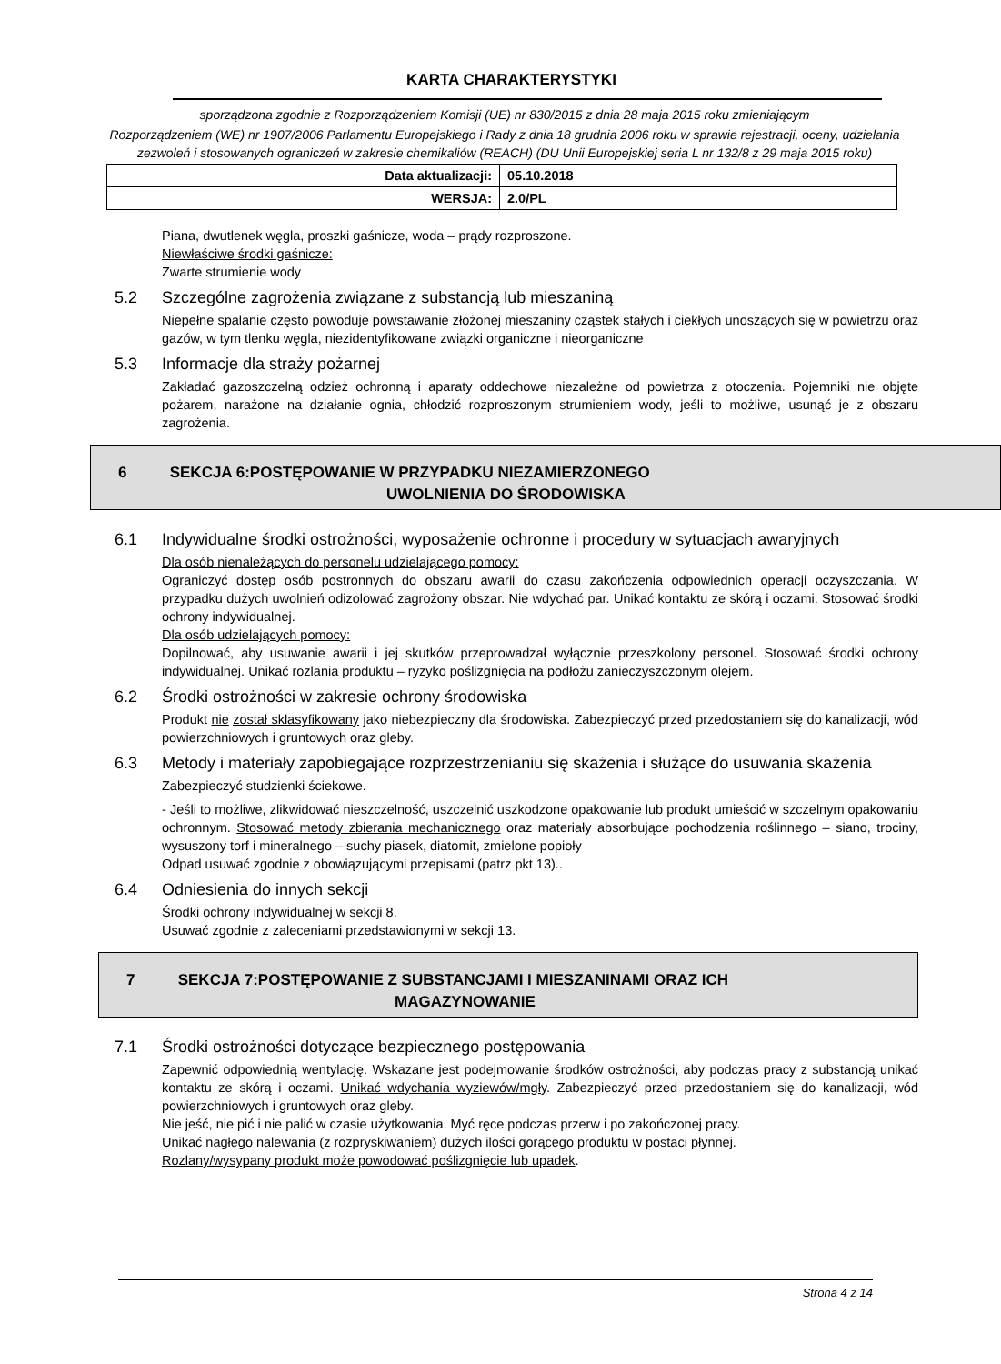KARTA CHARAKTERYSTYKI
sporządzona zgodnie z Rozporządzeniem Komisji (UE) nr 830/2015 z dnia 28 maja 2015 roku zmieniającym
Rozporządzeniem (WE) nr 1907/2006 Parlamentu Europejskiego i Rady z dnia 18 grudnia 2006 roku w sprawie rejestracji, oceny, udzielania zezwoleń i stosowanych ograniczeń w zakresie chemikaliów (REACH) (DU Unii Europejskiej seria L nr 132/8 z 29 maja 2015 roku)
| Data aktualizacji: | 05.10.2018 |
| WERSJA: | 2.0/PL |
Piana, dwutlenek węgla, proszki gaśnicze, woda – prądy rozproszone.
Niewłaściwe środki gaśnicze:
Zwarte strumienie wody
5.2 Szczególne zagrożenia związane z substancją lub mieszaniną
Niepełne spalanie często powoduje powstawanie złożonej mieszaniny cząstek stałych i ciekłych unoszących się w powietrzu oraz gazów, w tym tlenku węgla, niezidentyfikowane związki organiczne i nieorganiczne
5.3 Informacje dla straży pożarnej
Zakładać gazoszczelną odzież ochronną i aparaty oddechowe niezależne od powietrza z otoczenia. Pojemniki nie objęte pożarem, narażone na działanie ognia, chłodzić rozproszonym strumieniem wody, jeśli to możliwe, usunąć je z obszaru zagrożenia.
6 SEKCJA 6:POSTĘPOWANIE W PRZYPADKU NIEZAMIERZONEGO
UWOLNIENIA DO ŚRODOWISKA
6.1 Indywidualne środki ostrożności, wyposażenie ochronne i procedury w sytuacjach awaryjnych
Dla osób nienależących do personelu udzielającego pomocy:
Ograniczyć dostęp osób postronnych do obszaru awarii do czasu zakończenia odpowiednich operacji oczyszczania. W przypadku dużych uwolnień odizolować zagrożony obszar. Nie wdychać par. Unikać kontaktu ze skórą i oczami. Stosować środki ochrony indywidualnej.
Dla osób udzielających pomocy:
Dopilnować, aby usuwanie awarii i jej skutków przeprowadzał wyłącznie przeszkolony personel. Stosować środki ochrony indywidualnej. Unikać rozlania produktu – ryzyko poślizgnięcia na podłożu zanieczyszczonym olejem.
6.2 Środki ostrożności w zakresie ochrony środowiska
Produkt nie został sklasyfikowany jako niebezpieczny dla środowiska. Zabezpieczyć przed przedostaniem się do kanalizacji, wód powierzchniowych i gruntowych oraz gleby.
6.3 Metody i materiały zapobiegające rozprzestrzenianiu się skażenia i służące do usuwania skażenia
Zabezpieczyć studzienki ściekowe.
- Jeśli to możliwe, zlikwidować nieszczelność, uszczelnić uszkodzone opakowanie lub produkt umieścić w szczelnym opakowaniu ochronnym. Stosować metody zbierania mechanicznego oraz materiały absorbujące pochodzenia roślinnego – siano, trociny, wysuszony torf i mineralnego – suchy piasek, diatomit, zmielone popioły
Odpad usuwać zgodnie z obowiązującymi przepisami (patrz pkt 13)..
6.4 Odniesienia do innych sekcji
Środki ochrony indywidualnej w sekcji 8.
Usuwać zgodnie z zaleceniami przedstawionymi w sekcji 13.
7 SEKCJA 7:POSTĘPOWANIE Z SUBSTANCJAMI I MIESZANINAMI ORAZ ICH
MAGAZYNOWANIE
7.1 Środki ostrożności dotyczące bezpiecznego postępowania
Zapewnić odpowiednią wentylację. Wskazane jest podejmowanie środków ostrożności, aby podczas pracy z substancją unikać kontaktu ze skórą i oczami. Unikać wdychania wyziewów/mgły. Zabezpieczyć przed przedostaniem się do kanalizacji, wód powierzchniowych i gruntowych oraz gleby.
Nie jeść, nie pić i nie palić w czasie użytkowania. Myć ręce podczas przerw i po zakończonej pracy.
Unikać nagłego nalewania (z rozpryskiwaniem) dużych ilości gorącego produktu w postaci płynnej.
Rozlany/wysypany produkt może powodować poślizgnięcie lub upadek.
Strona 4 z 14